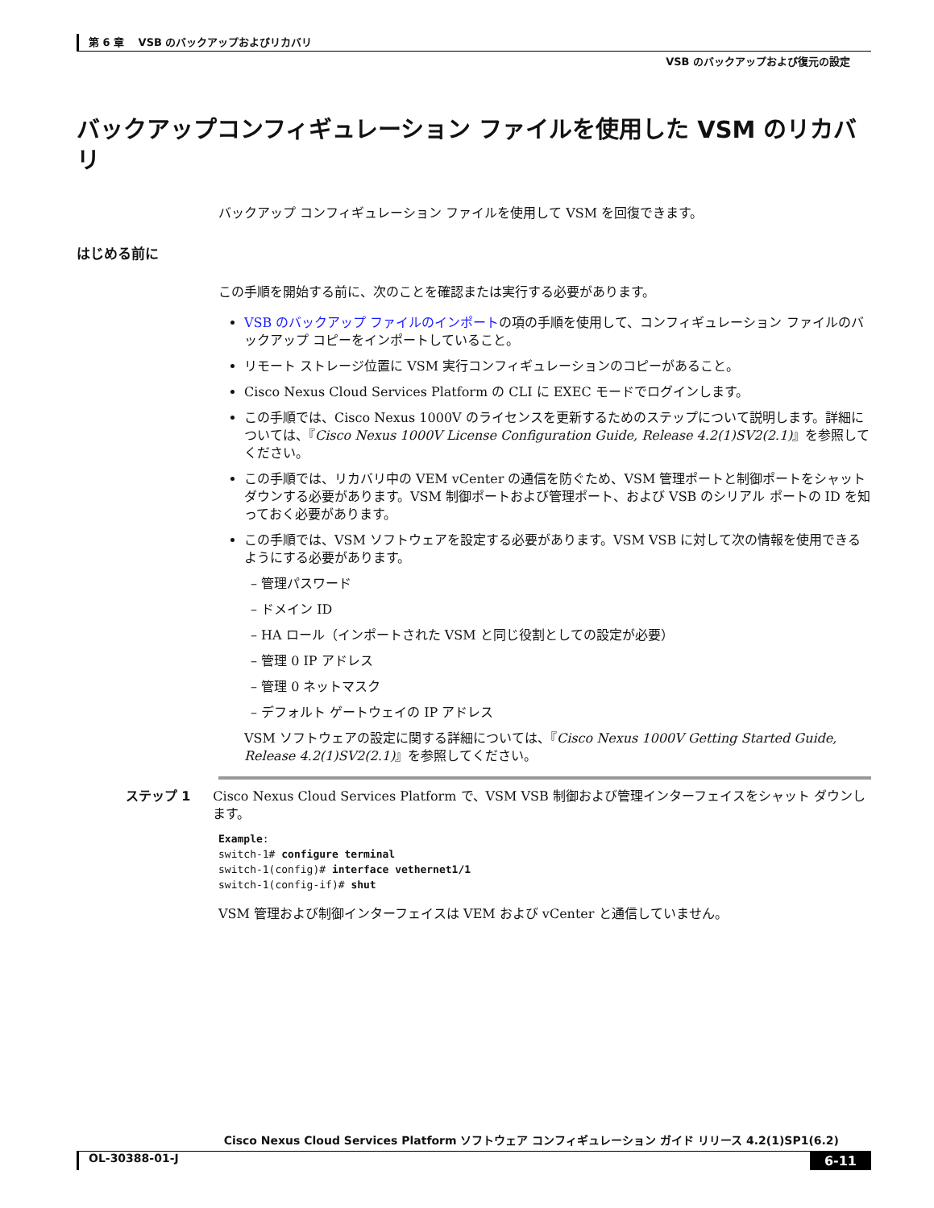第 6 章　 VSB のバックアップおよびリカバリ
VSB のバックアップおよび復元の設定
バックアップコンフィギュレーション ファイルを使用した VSM のリカバリ
バックアップ コンフィギュレーション ファイルを使用して VSM を回復できます。
はじめる前に
この手順を開始する前に、次のことを確認または実行する必要があります。
VSB のバックアップ ファイルのインポートの項の手順を使用して、コンフィギュレーション ファイルのバックアップ コピーをインポートしていること。
リモート ストレージ位置に VSM 実行コンフィギュレーションのコピーがあること。
Cisco Nexus Cloud Services Platform の CLI に EXEC モードでログインします。
この手順では、Cisco Nexus 1000V のライセンスを更新するためのステップについて説明します。詳細については、『Cisco Nexus 1000V License Configuration Guide, Release 4.2(1)SV2(2.1)』を参照してください。
この手順では、リカバリ中の VEM vCenter の通信を防ぐため、VSM 管理ポートと制御ポートをシャットダウンする必要があります。VSM 制御ポートおよび管理ポート、および VSB のシリアル ポートの ID を知っておく必要があります。
この手順では、VSM ソフトウェアを設定する必要があります。VSM VSB に対して次の情報を使用できるようにする必要があります。
– 管理パスワード
– ドメイン ID
– HA ロール（インポートされた VSM と同じ役割としての設定が必要）
– 管理 0 IP アドレス
– 管理 0 ネットマスク
– デフォルト ゲートウェイの IP アドレス
VSM ソフトウェアの設定に関する詳細については、『Cisco Nexus 1000V Getting Started Guide, Release 4.2(1)SV2(2.1)』を参照してください。
ステップ 1 Cisco Nexus Cloud Services Platform で、VSM VSB 制御および管理インターフェイスをシャット ダウンします。
Example:
switch-1# configure terminal
switch-1(config)# interface vethernet1/1
switch-1(config-if)# shut
VSM 管理および制御インターフェイスは VEM および vCenter と通信していません。
Cisco Nexus Cloud Services Platform ソフトウェア コンフィギュレーション ガイド リリース 4.2(1)SP1(6.2)
OL-30388-01-J 6-11